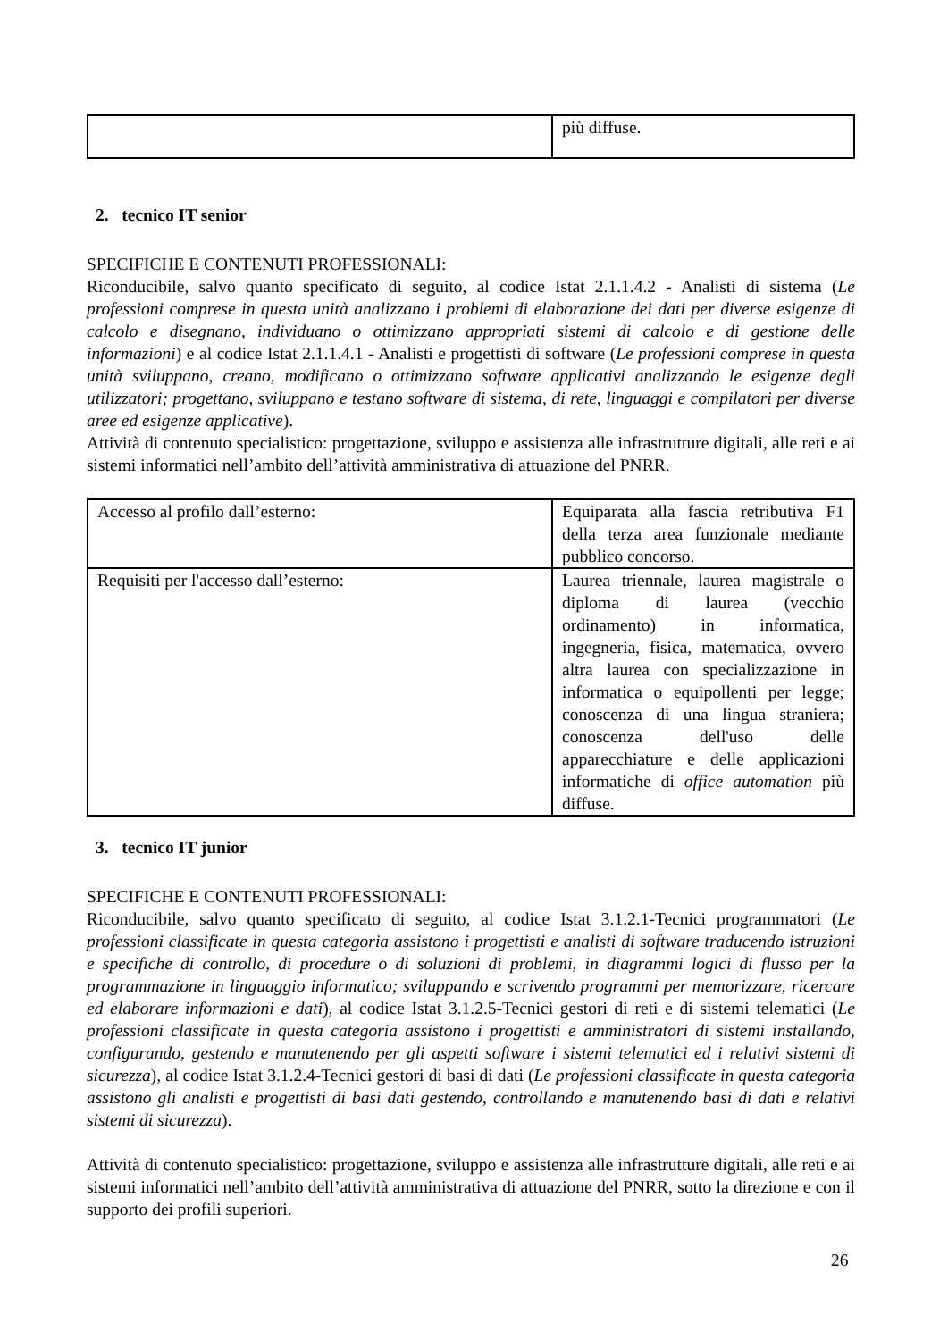| | più diffuse. |
2. tecnico IT senior
SPECIFICHE E CONTENUTI PROFESSIONALI:
Riconducibile, salvo quanto specificato di seguito, al codice Istat 2.1.1.4.2 - Analisti di sistema (Le professioni comprese in questa unità analizzano i problemi di elaborazione dei dati per diverse esigenze di calcolo e disegnano, individuano o ottimizzano appropriati sistemi di calcolo e di gestione delle informazioni) e al codice Istat 2.1.1.4.1 - Analisti e progettisti di software (Le professioni comprese in questa unità sviluppano, creano, modificano o ottimizzano software applicativi analizzando le esigenze degli utilizzatori; progettano, sviluppano e testano software di sistema, di rete, linguaggi e compilatori per diverse aree ed esigenze applicative).
Attività di contenuto specialistico: progettazione, sviluppo e assistenza alle infrastrutture digitali, alle reti e ai sistemi informatici nell’ambito dell’attività amministrativa di attuazione del PNRR.
| Accesso al profilo dall’esterno: | Equiparata alla fascia retributiva F1 della terza area funzionale mediante pubblico concorso. |
| Requisiti per l'accesso dall’esterno: | Laurea triennale, laurea magistrale o diploma di laurea (vecchio ordinamento) in informatica, ingegneria, fisica, matematica, ovvero altra laurea con specializzazione in informatica o equipollenti per legge; conoscenza di una lingua straniera; conoscenza dell'uso delle apparecchiature e delle applicazioni informatiche di office automation più diffuse. |
3. tecnico IT junior
SPECIFICHE E CONTENUTI PROFESSIONALI:
Riconducibile, salvo quanto specificato di seguito, al codice Istat 3.1.2.1-Tecnici programmatori (Le professioni classificate in questa categoria assistono i progettisti e analisti di software traducendo istruzioni e specifiche di controllo, di procedure o di soluzioni di problemi, in diagrammi logici di flusso per la programmazione in linguaggio informatico; sviluppando e scrivendo programmi per memorizzare, ricercare ed elaborare informazioni e dati), al codice Istat 3.1.2.5-Tecnici gestori di reti e di sistemi telematici (Le professioni classificate in questa categoria assistono i progettisti e amministratori di sistemi installando, configurando, gestendo e manutenendo per gli aspetti software i sistemi telematici ed i relativi sistemi di sicurezza), al codice Istat 3.1.2.4-Tecnici gestori di basi di dati (Le professioni classificate in questa categoria assistono gli analisti e progettisti di basi dati gestendo, controllando e manutenendo basi di dati e relativi sistemi di sicurezza).
Attività di contenuto specialistico: progettazione, sviluppo e assistenza alle infrastrutture digitali, alle reti e ai sistemi informatici nell’ambito dell’attività amministrativa di attuazione del PNRR, sotto la direzione e con il supporto dei profili superiori.
26